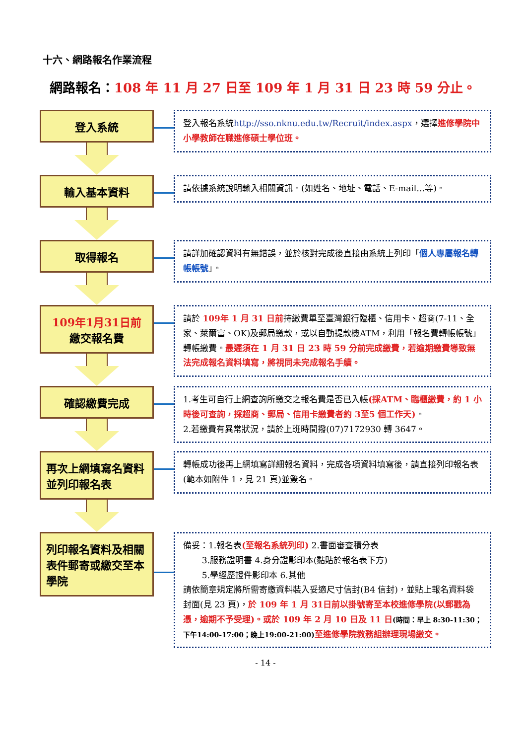十六、網路報名作業流程
網路報名：108 年 11 月 27 日至 109 年 1 月 31 日 23 時 59 分止。
登入系統
登入報名系統http://sso.nknu.edu.tw/Recruit/index.aspx，選擇進修學院中小學教師在職進修碩士學位班。
輸入基本資料
請依據系統說明輸入相關資訊。(如姓名、地址、電話、E-mail…等)。
取得報名
請詳加確認資料有無錯誤，並於核對完成後直接由系統上列印「個人專屬報名轉帳帳號」。
109年1月31日前
繳交報名費
請於 109年 1 月 31 日前持繳費單至臺灣銀行臨櫃、信用卡、超商(7-11、全家、萊爾富、OK)及郵局繳款，或以自動提款機ATM，利用「報名費轉帳帳號」轉帳繳費。最遲須在 1 月 31 日 23 時 59 分前完成繳費，若逾期繳費導致無法完成報名資料填寫，將視同未完成報名手續。
確認繳費完成
1.考生可自行上網查詢所繳交之報名費是否已入帳(採ATM、臨櫃繳費，約 1 小時後可查詢，採超商、郵局、信用卡繳費者約 3至5 個工作天)。
2.若繳費有異常狀況，請於上班時間撥(07)7172930 轉 3647。
再次上網填寫名資料並列印報名表
轉帳成功後再上網填寫詳細報名資料，完成各項資料填寫後，請直接列印報名表(範本如附件 1，見 21 頁)並簽名。
列印報名資料及相關表件郵寄或繳交至本學院
備妥：1.報名表(至報名系統列印) 2.書面審查積分表
3.服務證明書 4.身分證影印本(黏貼於報名表下方)
5.學經歷證件影印本 6.其他
請依簡章規定將所需寄繳資料裝入妥適尺寸信封(B4 信封)，並貼上報名資料袋封面(見 23 頁)，於 109 年 1 月 31日前以掛號寄至本校進修學院(以郵戳為憑，逾期不予受理)。或於 109 年 2 月 10 日及 11 日(時間：早上 8:30-11:30；下午14:00-17:00；晚上19:00-21:00) 至進修學院教務組辦理現場繳交。
- 14 -